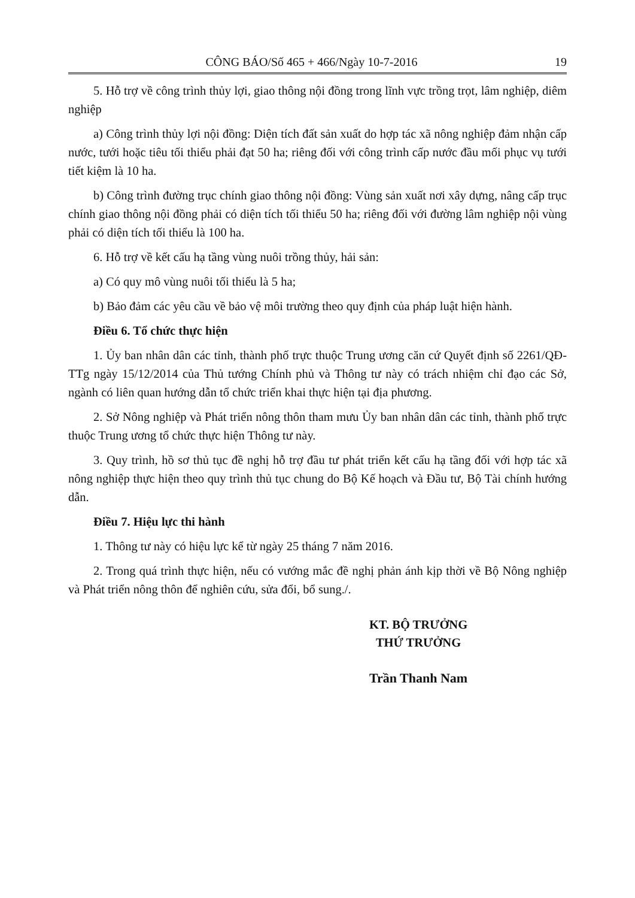CÔNG BÁO/Số 465 + 466/Ngày 10-7-2016 19
5. Hỗ trợ về công trình thủy lợi, giao thông nội đồng trong lĩnh vực trồng trọt, lâm nghiệp, diêm nghiệp
a) Công trình thủy lợi nội đồng: Diện tích đất sản xuất do hợp tác xã nông nghiệp đảm nhận cấp nước, tưới hoặc tiêu tối thiểu phải đạt 50 ha; riêng đối với công trình cấp nước đầu mối phục vụ tưới tiết kiệm là 10 ha.
b) Công trình đường trục chính giao thông nội đồng: Vùng sản xuất nơi xây dựng, nâng cấp trục chính giao thông nội đồng phải có diện tích tối thiểu 50 ha; riêng đối với đường lâm nghiệp nội vùng phải có diện tích tối thiểu là 100 ha.
6. Hỗ trợ về kết cấu hạ tầng vùng nuôi trồng thủy, hải sản:
a) Có quy mô vùng nuôi tối thiểu là 5 ha;
b) Bảo đảm các yêu cầu về bảo vệ môi trường theo quy định của pháp luật hiện hành.
Điều 6. Tổ chức thực hiện
1. Ủy ban nhân dân các tỉnh, thành phố trực thuộc Trung ương căn cứ Quyết định số 2261/QĐ-TTg ngày 15/12/2014 của Thủ tướng Chính phủ và Thông tư này có trách nhiệm chỉ đạo các Sở, ngành có liên quan hướng dẫn tổ chức triển khai thực hiện tại địa phương.
2. Sở Nông nghiệp và Phát triển nông thôn tham mưu Ủy ban nhân dân các tỉnh, thành phố trực thuộc Trung ương tổ chức thực hiện Thông tư này.
3. Quy trình, hồ sơ thủ tục đề nghị hỗ trợ đầu tư phát triển kết cấu hạ tầng đối với hợp tác xã nông nghiệp thực hiện theo quy trình thủ tục chung do Bộ Kế hoạch và Đầu tư, Bộ Tài chính hướng dẫn.
Điều 7. Hiệu lực thi hành
1. Thông tư này có hiệu lực kể từ ngày 25 tháng 7 năm 2016.
2. Trong quá trình thực hiện, nếu có vướng mắc đề nghị phản ánh kịp thời về Bộ Nông nghiệp và Phát triển nông thôn để nghiên cứu, sửa đổi, bổ sung./.
KT. BỘ TRƯỞNG
THỨ TRƯỞNG
Trần Thanh Nam